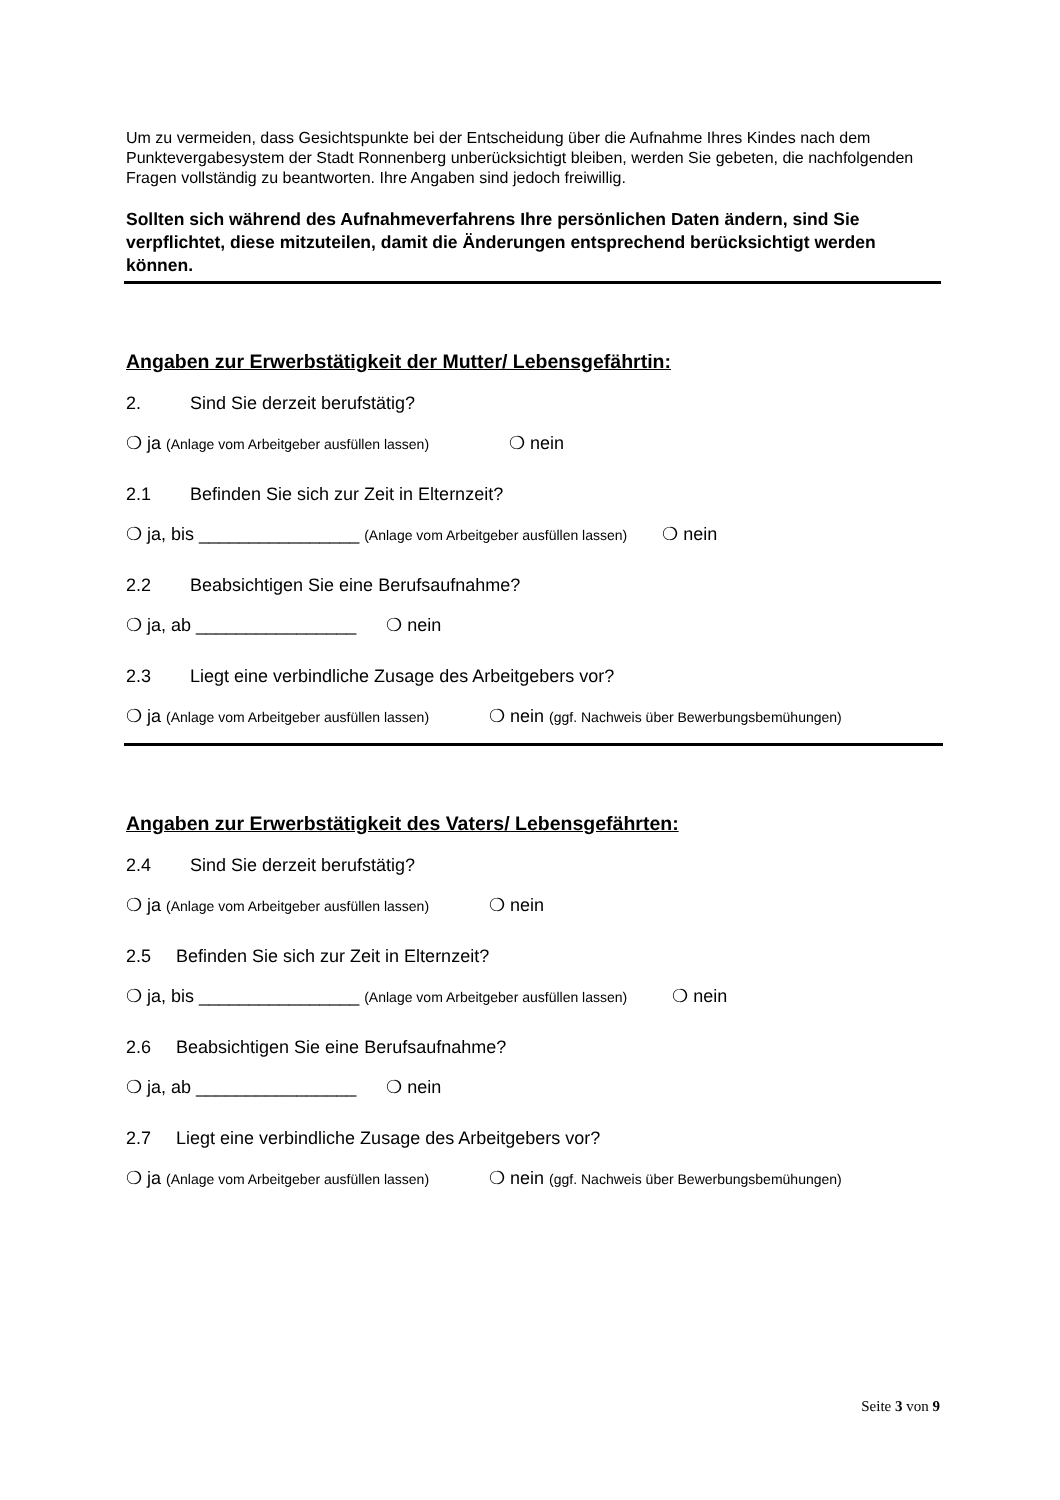Um zu vermeiden, dass Gesichtspunkte bei der Entscheidung über die Aufnahme Ihres Kindes nach dem Punktevergabesystem der Stadt Ronnenberg unberücksichtigt bleiben, werden Sie gebeten, die nachfolgenden Fragen vollständig zu beantworten. Ihre Angaben sind jedoch freiwillig.
Sollten sich während des Aufnahmeverfahrens Ihre persönlichen Daten ändern, sind Sie verpflichtet, diese mitzuteilen, damit die Änderungen entsprechend berücksichtigt werden können.
Angaben zur Erwerbstätigkeit der Mutter/ Lebensgefährtin:
2. Sind Sie derzeit berufstätig?
❍ ja (Anlage vom Arbeitgeber ausfüllen lassen) ❍ nein
2.1 Befinden Sie sich zur Zeit in Elternzeit?
❍ ja, bis ________________ (Anlage vom Arbeitgeber ausfüllen lassen) ❍ nein
2.2 Beabsichtigen Sie eine Berufsaufnahme?
❍ ja, ab ________________ ❍ nein
2.3 Liegt eine verbindliche Zusage des Arbeitgebers vor?
❍ ja (Anlage vom Arbeitgeber ausfüllen lassen) ❍ nein (ggf. Nachweis über Bewerbungsbemühungen)
Angaben zur Erwerbstätigkeit des Vaters/ Lebensgefährten:
2.4 Sind Sie derzeit berufstätig?
❍ ja (Anlage vom Arbeitgeber ausfüllen lassen) ❍ nein
2.5 Befinden Sie sich zur Zeit in Elternzeit?
❍ ja, bis ________________ (Anlage vom Arbeitgeber ausfüllen lassen) ❍ nein
2.6 Beabsichtigen Sie eine Berufsaufnahme?
❍ ja, ab ________________ ❍ nein
2.7 Liegt eine verbindliche Zusage des Arbeitgebers vor?
❍ ja (Anlage vom Arbeitgeber ausfüllen lassen) ❍ nein (ggf. Nachweis über Bewerbungsbemühungen)
Seite 3 von 9